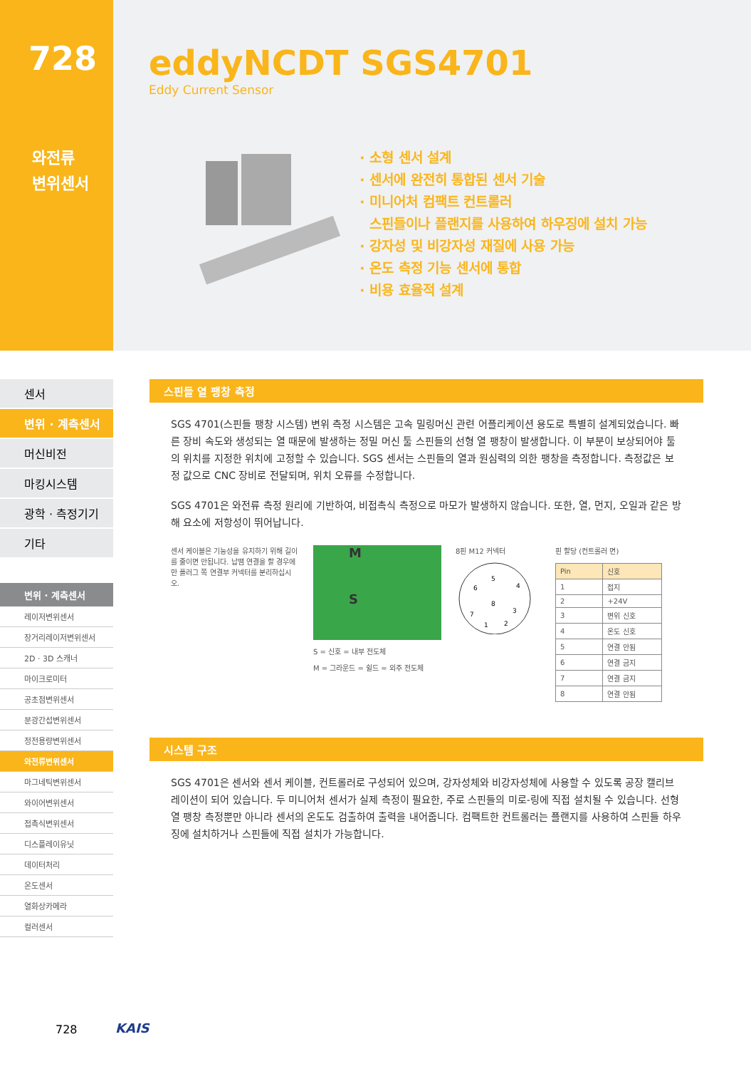728
와전류
변위센서
eddyNCDT SGS4701
Eddy Current Sensor
소형 센서 설계
센서에 완전히 통합된 센서 기술
미니어처 컴팩트 컨트롤러
스핀들이나 플랜지를 사용하여 하우징에 설치 가능
강자성 및 비강자성 재질에 사용 가능
온도 측정 기능 센서에 통합
비용 효율적 설계
센서
변위 · 계측센서
머신비전
마킹시스템
광학 · 측정기기
기타
변위 · 계측센서
레이저변위센서
장거리레이저변위센서
2D · 3D 스캐너
마이크로미터
공초점변위센서
분광간섭변위센서
정전용량변위센서
와전류변위센서
마그네틱변위센서
와이어변위센서
접촉식변위센서
디스플레이유닛
데이터처리
온도센서
열화상카메라
컬러센서
스핀들 열 팽창 측정
SGS 4701(스핀들 팽창 시스템) 변위 측정 시스템은 고속 밀링머신 관련 어플리케이션 용도로 특별히 설계되었습니다. 빠른 장비 속도와 생성되는 열 때문에 발생하는 정밀 머신 툴 스핀들의 선형 열 팽창이 발생합니다. 이 부분이 보상되어야 툴의 위치를 지정한 위치에 고정할 수 있습니다. SGS 센서는 스핀들의 열과 원심력의 의한 팽창을 측정합니다. 측정값은 보정 값으로 CNC 장비로 전달되며, 위치 오류를 수정합니다.
SGS 4701은 와전류 측정 원리에 기반하여, 비접촉식 측정으로 마모가 발생하지 않습니다. 또한, 열, 먼지, 오일과 같은 방해 요소에 저항성이 뛰어납니다.
센서 케이블은 기능성을 유지하기 위해 길이를 줄이면 안됩니다. 납땜 연결을 할 경우에만 플러그 쪽 연결부 커넥터를 분리하십시오.
M
S
S = 신호 = 내부 전도체
M = 그라운드 = 쉴드 = 외주 전도체
8핀 M12 커넥터
5
4
6
8
3
7
1
2
핀 할당 (컨트롤러 면)
| Pin | 신호 |
| --- | --- |
| 1 | 접지 |
| 2 | +24V |
| 3 | 변위 신호 |
| 4 | 온도 신호 |
| 5 | 연결 안됨 |
| 6 | 연결 금지 |
| 7 | 연결 금지 |
| 8 | 연결 안됨 |
시스템 구조
SGS 4701은 센서와 센서 케이블, 컨트롤러로 구성되어 있으며, 강자성체와 비강자성체에 사용할 수 있도록 공장 캘리브레이션이 되어 있습니다. 두 미니어처 센서가 실제 측정이 필요한, 주로 스핀들의 미로-링에 직접 설치될 수 있습니다. 선형 열 팽창 측정뿐만 아니라 센서의 온도도 검출하여 출력을 내어줍니다. 컴팩트한 컨트롤러는 플랜지를 사용하여 스핀들 하우징에 설치하거나 스핀들에 직접 설치가 가능합니다.
728 KAIS